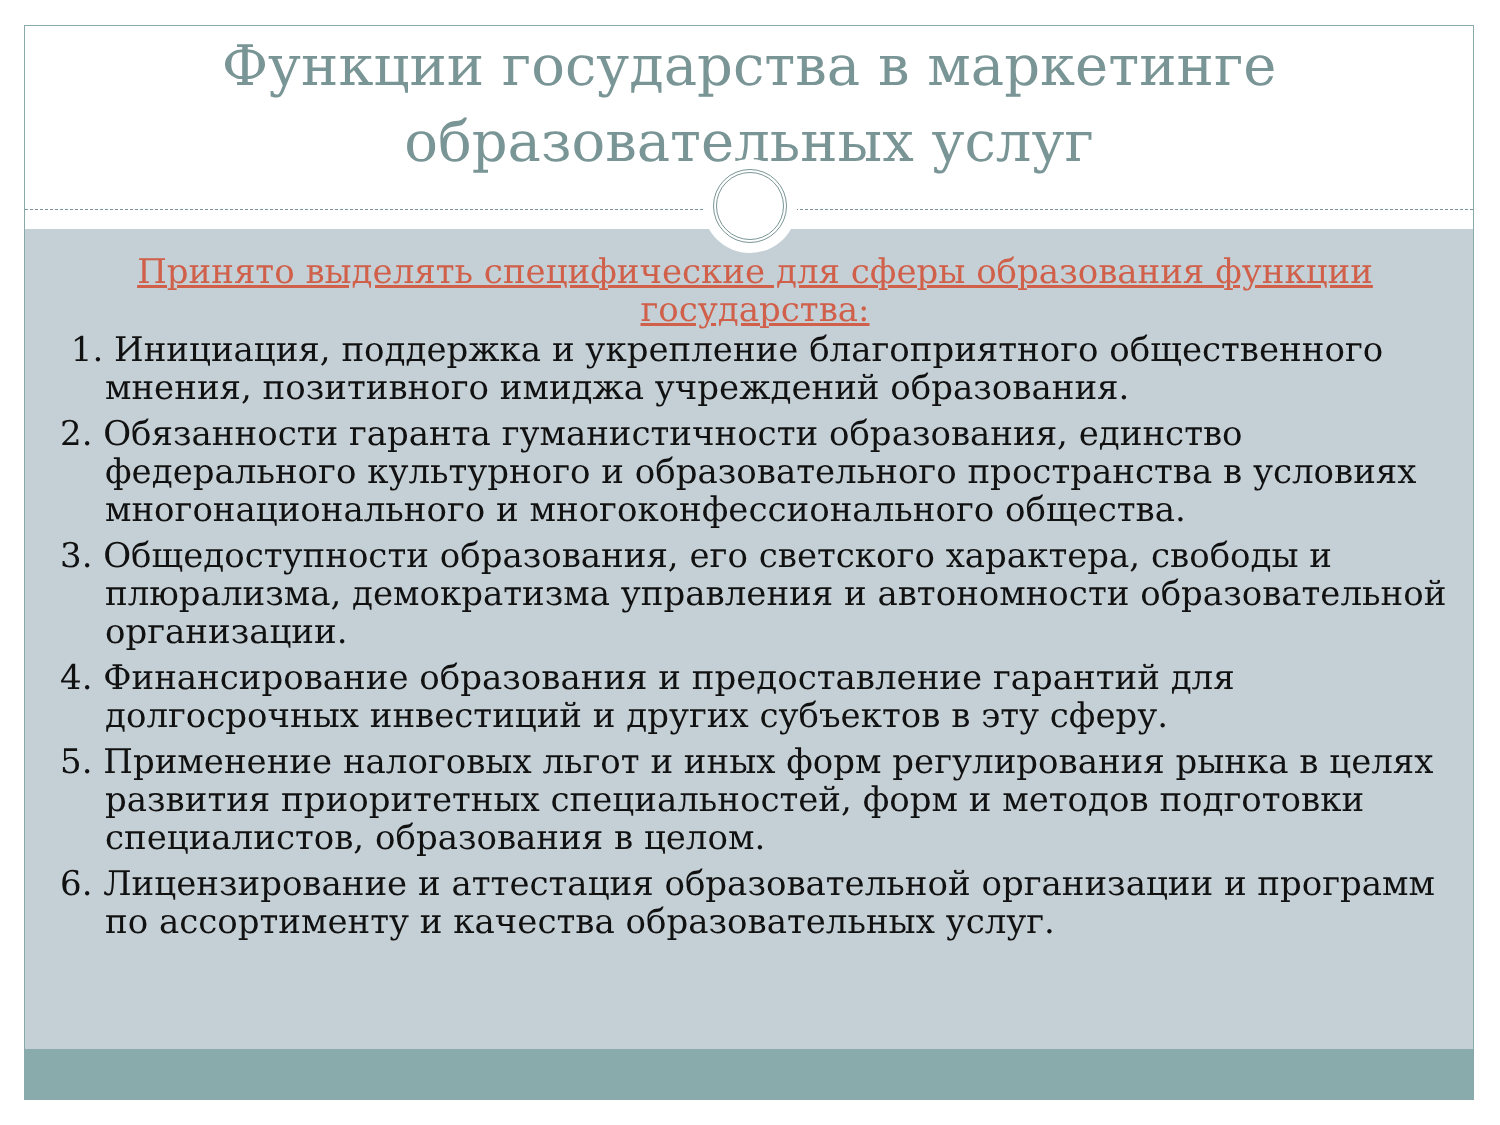Функции государства в маркетинге
образовательных услуг
Принято выделять специфические для сферы образования функции государства:
1. Инициация, поддержка и укрепление благоприятного общественного мнения, позитивного имиджа учреждений образования.
2. Обязанности гаранта гуманистичности образования, единство федерального культурного и образовательного пространства в условиях многонационального и многоконфессионального общества.
3. Общедоступности образования, его светского характера, свободы и плюрализма, демократизма управления и автономности образовательной организации.
4. Финансирование образования и предоставление гарантий для долгосрочных инвестиций и других субъектов в эту сферу.
5. Применение налоговых льгот и иных форм регулирования рынка в целях развития приоритетных специальностей, форм и методов подготовки специалистов, образования в целом.
6. Лицензирование и аттестация образовательной организации и программ по ассортименту и качества образовательных услуг.